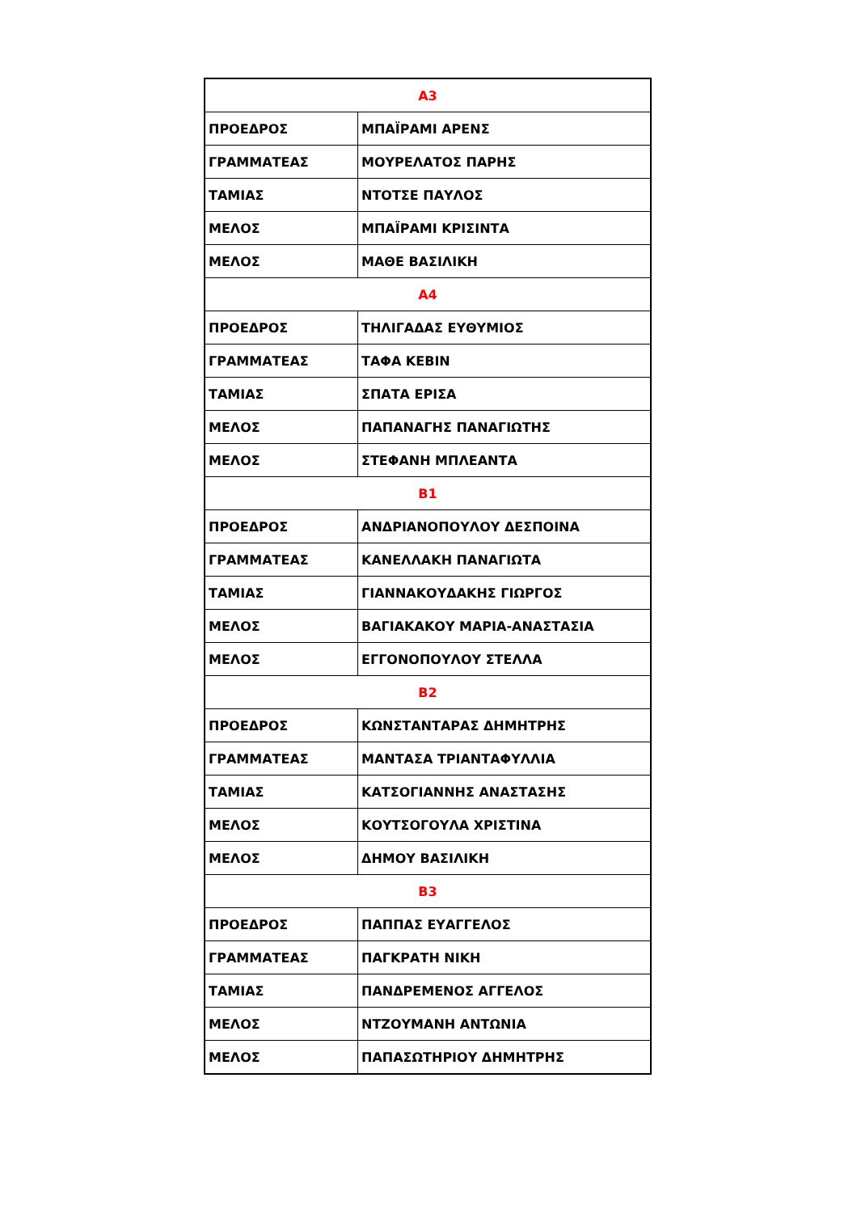| Α3 | |
| ΠΡΟΕΔΡΟΣ | ΜΠΑΪΡΑΜΙ ΑΡΕΝΣ |
| ΓΡΑΜΜΑΤΕΑΣ | ΜΟΥΡΕΛΑΤΟΣ ΠΑΡΗΣ |
| ΤΑΜΙΑΣ | ΝΤΟΤΣΕ ΠΑΥΛΟΣ |
| ΜΕΛΟΣ | ΜΠΑΪΡΑΜΙ ΚΡΙΣΙΝΤΑ |
| ΜΕΛΟΣ | ΜΑΘΕ ΒΑΣΙΛΙΚΗ |
| Α4 | |
| ΠΡΟΕΔΡΟΣ | ΤΗΛΙΓΑΔΑΣ ΕΥΘΥΜΙΟΣ |
| ΓΡΑΜΜΑΤΕΑΣ | ΤΑΦΑ ΚΕΒΙΝ |
| ΤΑΜΙΑΣ | ΣΠΑΤΑ ΕΡΙΣΑ |
| ΜΕΛΟΣ | ΠΑΠΑΝΑΓΗΣ ΠΑΝΑΓΙΩΤΗΣ |
| ΜΕΛΟΣ | ΣΤΕΦΑΝΗ ΜΠΛΕΑΝΤΑ |
| Β1 | |
| ΠΡΟΕΔΡΟΣ | ΑΝΔΡΙΑΝΟΠΟΥΛΟΥ ΔΕΣΠΟΙΝΑ |
| ΓΡΑΜΜΑΤΕΑΣ | ΚΑΝΕΛΛΑΚΗ ΠΑΝΑΓΙΩΤΑ |
| ΤΑΜΙΑΣ | ΓΙΑΝΝΑΚΟΥΔΑΚΗΣ ΓΙΩΡΓΟΣ |
| ΜΕΛΟΣ | ΒΑΓΙΑΚΑΚΟΥ ΜΑΡΙΑ-ΑΝΑΣΤΑΣΙΑ |
| ΜΕΛΟΣ | ΕΓΓΟΝΟΠΟΥΛΟΥ ΣΤΕΛΛΑ |
| Β2 | |
| ΠΡΟΕΔΡΟΣ | ΚΩΝΣΤΑΝΤΑΡΑΣ ΔΗΜΗΤΡΗΣ |
| ΓΡΑΜΜΑΤΕΑΣ | ΜΑΝΤΑΣΑ ΤΡΙΑΝΤΑΦΥΛΛΙΑ |
| ΤΑΜΙΑΣ | ΚΑΤΣΟΓΙΑΝΝΗΣ ΑΝΑΣΤΑΣΗΣ |
| ΜΕΛΟΣ | ΚΟΥΤΣΟΓΟΥΛΑ ΧΡΙΣΤΙΝΑ |
| ΜΕΛΟΣ | ΔΗΜΟΥ ΒΑΣΙΛΙΚΗ |
| Β3 | |
| ΠΡΟΕΔΡΟΣ | ΠΑΠΠΑΣ ΕΥΑΓΓΕΛΟΣ |
| ΓΡΑΜΜΑΤΕΑΣ | ΠΑΓΚΡΑΤΗ ΝΙΚΗ |
| ΤΑΜΙΑΣ | ΠΑΝΔΡΕΜΕΝΟΣ ΑΓΓΕΛΟΣ |
| ΜΕΛΟΣ | ΝΤΖΟΥΜΑΝΗ ΑΝΤΩΝΙΑ |
| ΜΕΛΟΣ | ΠΑΠΑΣΩΤΗΡΙΟΥ ΔΗΜΗΤΡΗΣ |